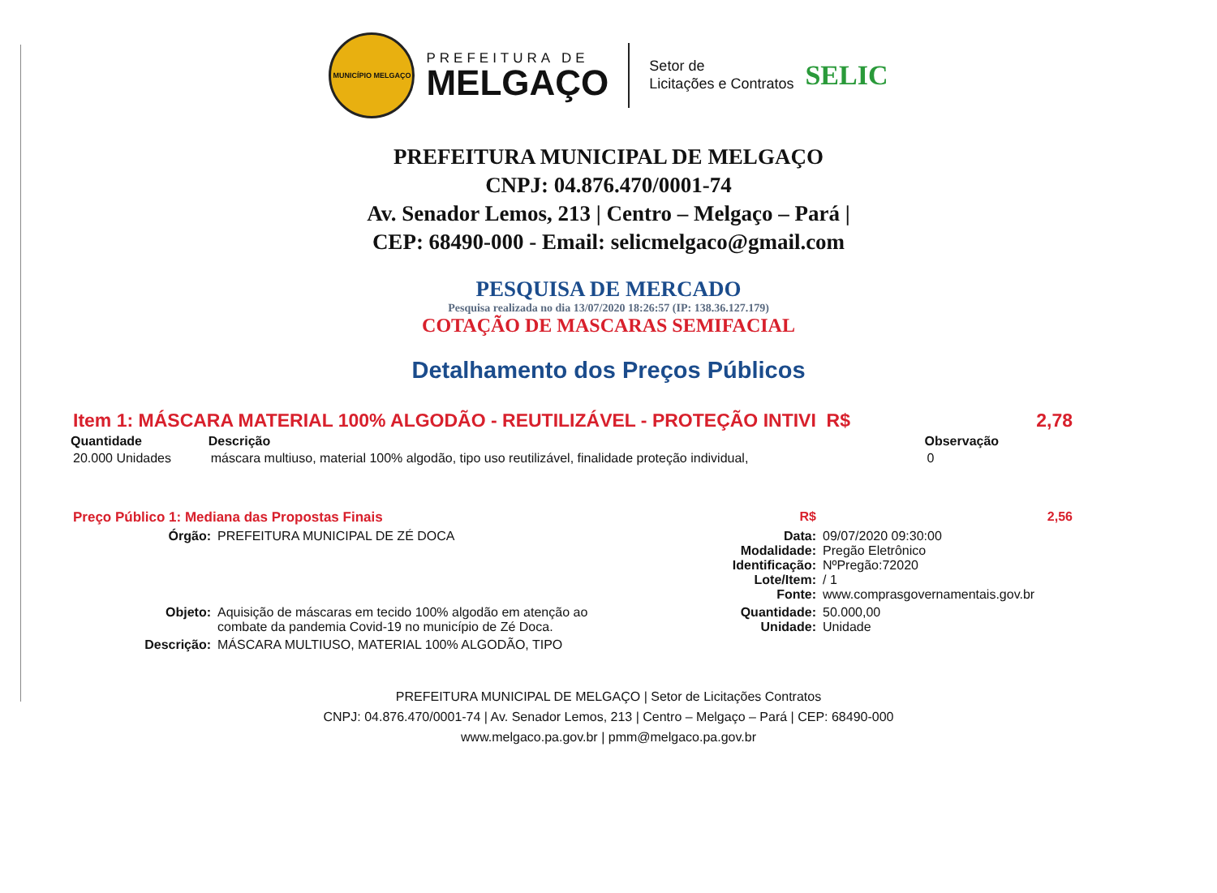MUNICÍPIO MELGAÇO
PREFEITURA DE
MELGAÇO
Setor de
Licitações e Contratos
SELIC
PREFEITURA MUNICIPAL DE MELGAÇO
CNPJ: 04.876.470/0001-74
Av. Senador Lemos, 213 | Centro – Melgaço – Pará |
CEP: 68490-000 - Email: selicmelgaco@gmail.com
PESQUISA DE MERCADO
Pesquisa realizada no dia 13/07/2020 18:26:57 (IP: 138.36.127.179)
COTAÇÃO DE MASCARAS SEMIFACIAL
Detalhamento dos Preços Públicos
| Item 1: MÁSCARA MATERIAL 100% ALGODÃO - REUTILIZÁVEL - PROTEÇÃO INTIVI R$ | | | 2,78 |
| Quantidade | Descrição | Observação | |
| 20.000 Unidades | máscara multiuso, material 100% algodão, tipo uso reutilizável, finalidade proteção individual, | 0 | |
| Preço Público 1: Mediana das Propostas Finais | | R$ | 2,56 |
| Órgão: | PREFEITURA MUNICIPAL DE ZÉ DOCA | Data: Modalidade: Identificação: Lote/Item: Fonte: | 09/07/2020 09:30:00 Pregão Eletrônico NºPregão:72020 / 1 www.comprasgovernamentais.gov.br |
| Objeto: | Aquisição de máscaras em tecido 100% algodão em atenção ao combate da pandemia Covid-19 no município de Zé Doca. | Quantidade: Unidade: | 50.000,00 Unidade |
| Descrição: | MÁSCARA MULTIUSO, MATERIAL 100% ALGODÃO, TIPO | | |
PREFEITURA MUNICIPAL DE MELGAÇO | Setor de Licitações Contratos
CNPJ: 04.876.470/0001-74 | Av. Senador Lemos, 213 | Centro – Melgaço – Pará | CEP: 68490-000
www.melgaco.pa.gov.br | pmm@melgaco.pa.gov.br